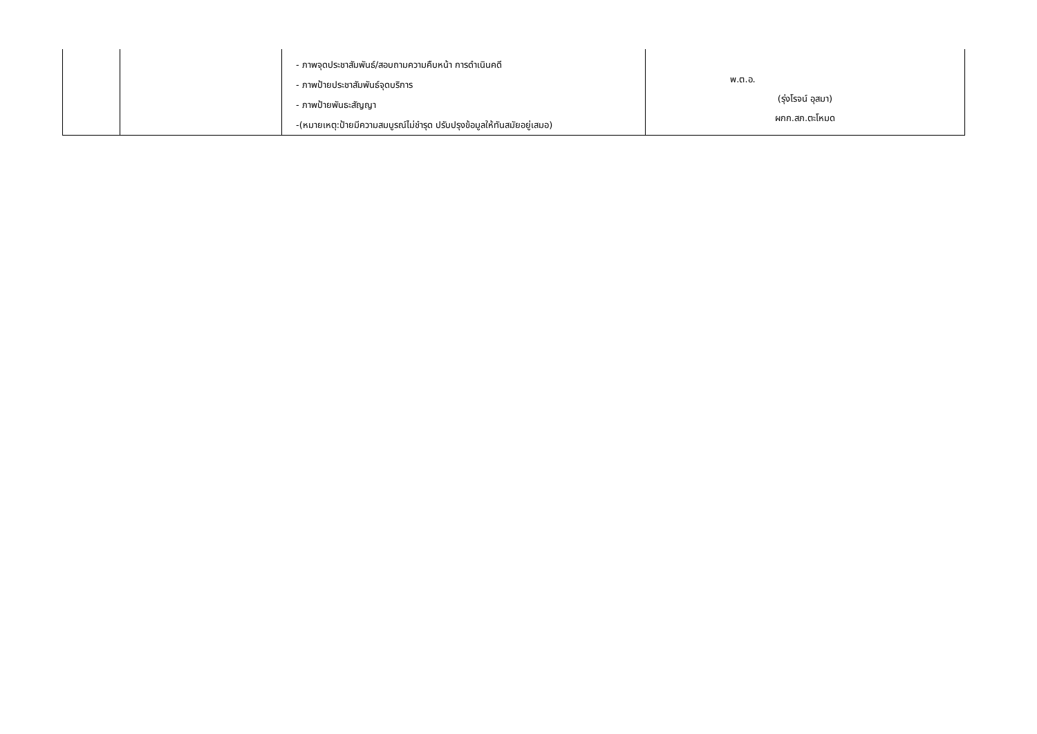| | | - ภาพจุดประชาสัมพันธ์/สอบถามความคืบหน้า การดำเนินคดี - ภาพป้ายประชาสัมพันธ์จุดบริการ - ภาพป้ายพันธะสัญญา -(หมายเหตุ:ป้ายมีความสมบูรณ์ไม่ชำรุด ปรับปรุงข้อมูลให้ทันสมัยอยู่เสมอ) | พ.ต.อ. (รุ่งโรจน์ อุสมา) ผกก.สภ.ตะโหมด |